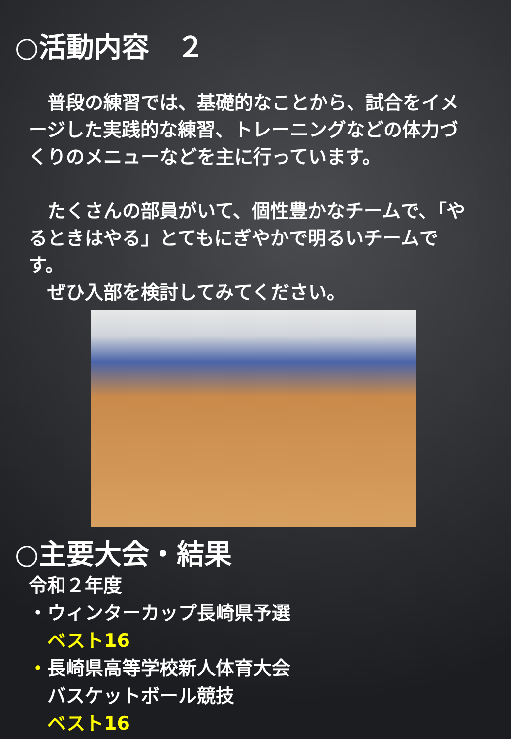○活動内容　２
　普段の練習では、基礎的なことから、試合をイメージした実践的な練習、トレーニングなどの体力づくりのメニューなどを主に行っています。
　たくさんの部員がいて、個性豊かなチームで、「やるときはやる」とてもにぎやかで明るいチームです。
　ぜひ入部を検討してみてください。
○主要大会・結果
令和２年度
・ウィンターカップ長崎県予選
　ベスト16
・長崎県高等学校新人体育大会
　バスケットボール競技
　ベスト16